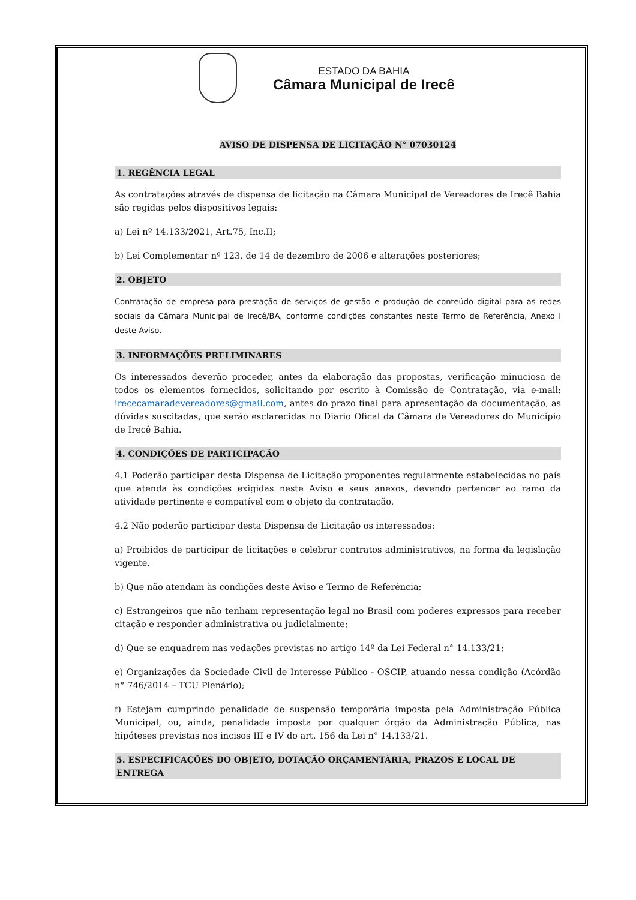ESTADO DA BAHIA
Câmara Municipal de Irecê
AVISO DE DISPENSA DE LICITAÇÃO N° 07030124
1. REGÊNCIA LEGAL
As contratações através de dispensa de licitação na Câmara Municipal de Vereadores de Irecê Bahia são regidas pelos dispositivos legais:
a) Lei nº 14.133/2021, Art.75, Inc.II;
b) Lei Complementar nº 123, de 14 de dezembro de 2006 e alterações posteriores;
2. OBJETO
Contratação de empresa para prestação de serviços de gestão e produção de conteúdo digital para as redes sociais da Câmara Municipal de Irecê/BA, conforme condições constantes neste Termo de Referência, Anexo I deste Aviso.
3. INFORMAÇÕES PRELIMINARES
Os interessados deverão proceder, antes da elaboração das propostas, verificação minuciosa de todos os elementos fornecidos, solicitando por escrito à Comissão de Contratação, via e-mail: irececamaradevereadores@gmail.com, antes do prazo final para apresentação da documentação, as dúvidas suscitadas, que serão esclarecidas no Diario Ofical da Câmara de Vereadores do Município de Irecê Bahia.
4. CONDIÇÕES DE PARTICIPAÇÃO
4.1 Poderão participar desta Dispensa de Licitação proponentes regularmente estabelecidas no país que atenda às condições exigidas neste Aviso e seus anexos, devendo pertencer ao ramo da atividade pertinente e compatível com o objeto da contratação.
4.2 Não poderão participar desta Dispensa de Licitação os interessados:
a) Proibidos de participar de licitações e celebrar contratos administrativos, na forma da legislação vigente.
b) Que não atendam às condições deste Aviso e Termo de Referência;
c) Estrangeiros que não tenham representação legal no Brasil com poderes expressos para receber citação e responder administrativa ou judicialmente;
d) Que se enquadrem nas vedações previstas no artigo 14º da Lei Federal n° 14.133/21;
e) Organizações da Sociedade Civil de Interesse Público - OSCIP, atuando nessa condição (Acórdão n° 746/2014 – TCU Plenário);
f) Estejam cumprindo penalidade de suspensão temporária imposta pela Administração Pública Municipal, ou, ainda, penalidade imposta por qualquer órgão da Administração Pública, nas hipóteses previstas nos incisos III e IV do art. 156 da Lei n° 14.133/21.
5. ESPECIFICAÇÕES DO OBJETO, DOTAÇÃO ORÇAMENTÁRIA, PRAZOS E LOCAL DE ENTREGA